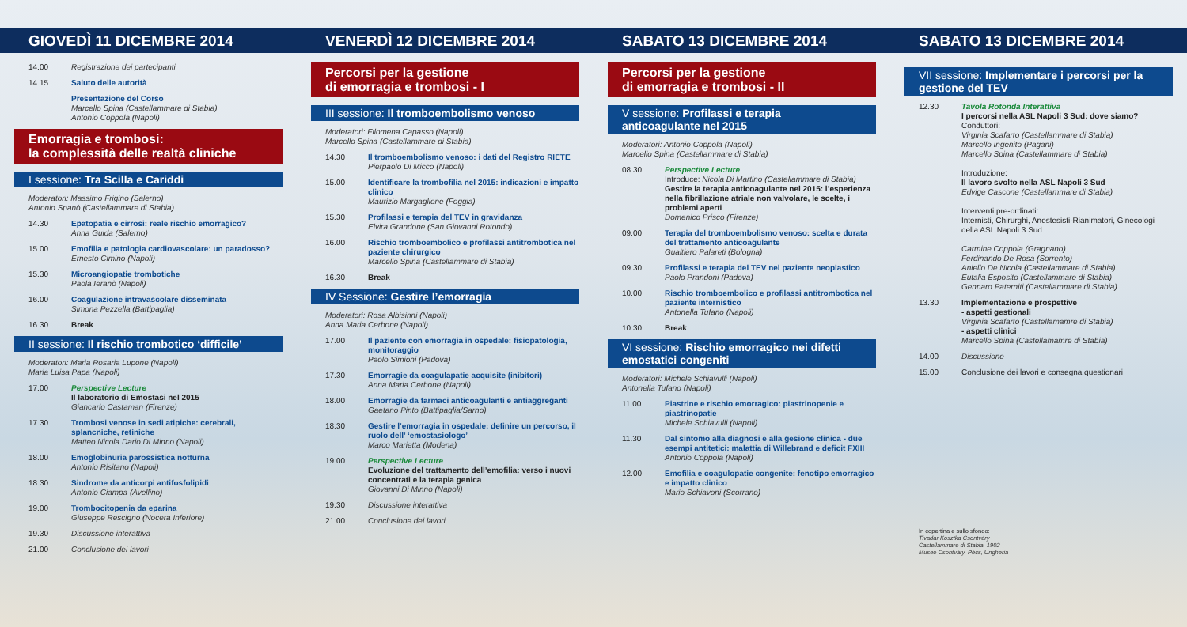GIOVEDÌ 11 DICEMBRE 2014 VENERDÌ 12 DICEMBRE 2014 SABATO 13 DICEMBRE 2014 SABATO 13 DICEMBRE 2014
14.00 Registrazione dei partecipanti
14.15 Saluto delle autorità
Presentazione del Corso
Marcello Spina (Castellammare di Stabia)
Antonio Coppola (Napoli)
Emorragia e trombosi:
la complessità delle realtà cliniche
I sessione: Tra Scilla e Cariddi
Moderatori: Massimo Frigino (Salerno)
Antonio Spanò (Castellammare di Stabia)
14.30 Epatopatia e cirrosi: reale rischio emorragico?
Anna Guida (Salerno)
15.00 Emofilia e patologia cardiovascolare: un paradosso?
Ernesto Cimino (Napoli)
15.30 Microangiopatie trombotiche
Paola Ieranò (Napoli)
16.00 Coagulazione intravascolare disseminata
Simona Pezzella (Battipaglia)
16.30 Break
II sessione: Il rischio trombotico ‘difficile’
Moderatori: Maria Rosaria Lupone (Napoli)
Maria Luisa Papa (Napoli)
17.00 Perspective Lecture
Il laboratorio di Emostasi nel 2015
Giancarlo Castaman (Firenze)
17.30 Trombosi venose in sedi atipiche: cerebrali, splancniche, retiniche
Matteo Nicola Dario Di Minno (Napoli)
18.00 Emoglobinuria parossistica notturna
Antonio Risitano (Napoli)
18.30 Sindrome da anticorpi antifosfolipidi
Antonio Ciampa (Avellino)
19.00 Trombocitopenia da eparina
Giuseppe Rescigno (Nocera Inferiore)
19.30 Discussione interattiva
21.00 Conclusione dei lavori
Percorsi per la gestione
di emorragia e trombosi - I
III sessione: Il tromboembolismo venoso
Moderatori: Filomena Capasso (Napoli)
Marcello Spina (Castellammare di Stabia)
14.30 Il tromboembolismo venoso: i dati del Registro RIETE
Pierpaolo Di Micco (Napoli)
15.00 Identificare la trombofilia nel 2015: indicazioni e impatto clinico
Maurizio Margaglione (Foggia)
15.30 Profilassi e terapia del TEV in gravidanza
Elvira Grandone (San Giovanni Rotondo)
16.00 Rischio tromboembolico e profilassi antitrombotica nel paziente chirurgico
Marcello Spina (Castellammare di Stabia)
16.30 Break
IV Sessione: Gestire l’emorragia
Moderatori: Rosa Albisinni (Napoli)
Anna Maria Cerbone (Napoli)
17.00 Il paziente con emorragia in ospedale: fisiopatologia, monitoraggio
Paolo Simioni (Padova)
17.30 Emorragie da coagulapatie acquisite (inibitori)
Anna Maria Cerbone (Napoli)
18.00 Emorragie da farmaci anticoagulanti e antiaggreganti
Gaetano Pinto (Battipaglia/Sarno)
18.30 Gestire l’emorragia in ospedale: definire un percorso, il ruolo dell’ ‘emostasiologo’
Marco Marietta (Modena)
19.00 Perspective Lecture
Evoluzione del trattamento dell’emofilia: verso i nuovi concentrati e la terapia genica
Giovanni Di Minno (Napoli)
19.30 Discussione interattiva
21.00 Conclusione dei lavori
Percorsi per la gestione
di emorragia e trombosi - II
V sessione: Profilassi e terapia anticoagulante nel 2015
Moderatori: Antonio Coppola (Napoli)
Marcello Spina (Castellammare di Stabia)
08.30 Perspective Lecture
Introduce: Nicola Di Martino (Castellammare di Stabia)
Gestire la terapia anticoagulante nel 2015: l’esperienza nella fibrillazione atriale non valvolare, le scelte, i problemi aperti
Domenico Prisco (Firenze)
09.00 Terapia del tromboembolismo venoso: scelta e durata del trattamento anticoagulante
Gualtiero Palareti (Bologna)
09.30 Profilassi e terapia del TEV nel paziente neoplastico
Paolo Prandoni (Padova)
10.00 Rischio tromboembolico e profilassi antitrombotica nel paziente internistico
Antonella Tufano (Napoli)
10.30 Break
VI sessione: Rischio emorragico nei difetti emostatici congeniti
Moderatori: Michele Schiavulli (Napoli)
Antonella Tufano (Napoli)
11.00 Piastrine e rischio emorragico: piastrinopenie e piastrinopatie
Michele Schiavulli (Napoli)
11.30 Dal sintomo alla diagnosi e alla gesione clinica - due esempi antitetici: malattia di Willebrand e deficit FXIII
Antonio Coppola (Napoli)
12.00 Emofilia e coagulopatie congenite: fenotipo emorragico e impatto clinico
Mario Schiavoni (Scorrano)
VII sessione: Implementare i percorsi per la gestione del TEV
12.30 Tavola Rotonda Interattiva
I percorsi nella ASL Napoli 3 Sud: dove siamo?
Conduttori:
Virginia Scafarto (Castellammare di Stabia)
Marcello Ingenito (Pagani)
Marcello Spina (Castellammare di Stabia)
Introduzione:
Il lavoro svolto nella ASL Napoli 3 Sud
Edvige Cascone (Castellammare di Stabia)
Interventi pre-ordinati:
Internisti, Chirurghi, Anestesisti-Rianimatori, Ginecologi della ASL Napoli 3 Sud
Carmine Coppola (Gragnano)
Ferdinando De Rosa (Sorrento)
Aniello De Nicola (Castellammare di Stabia)
Eutalia Esposito (Castellammare di Stabia)
Gennaro Paterniti (Castellammare di Stabia)
13.30 Implementazione e prospettive
- aspetti gestionali
Virginia Scafarto (Castellamamre di Stabia)
- aspetti clinici
Marcello Spina (Castellamamre di Stabia)
14.00 Discussione
15.00 Conclusione dei lavori e consegna questionari
In copertina e sullo sfondo:
Tivadar Kosztka Csontváry
Castellammare di Stabia, 1902
Museo Csontváry, Pécs, Ungheria